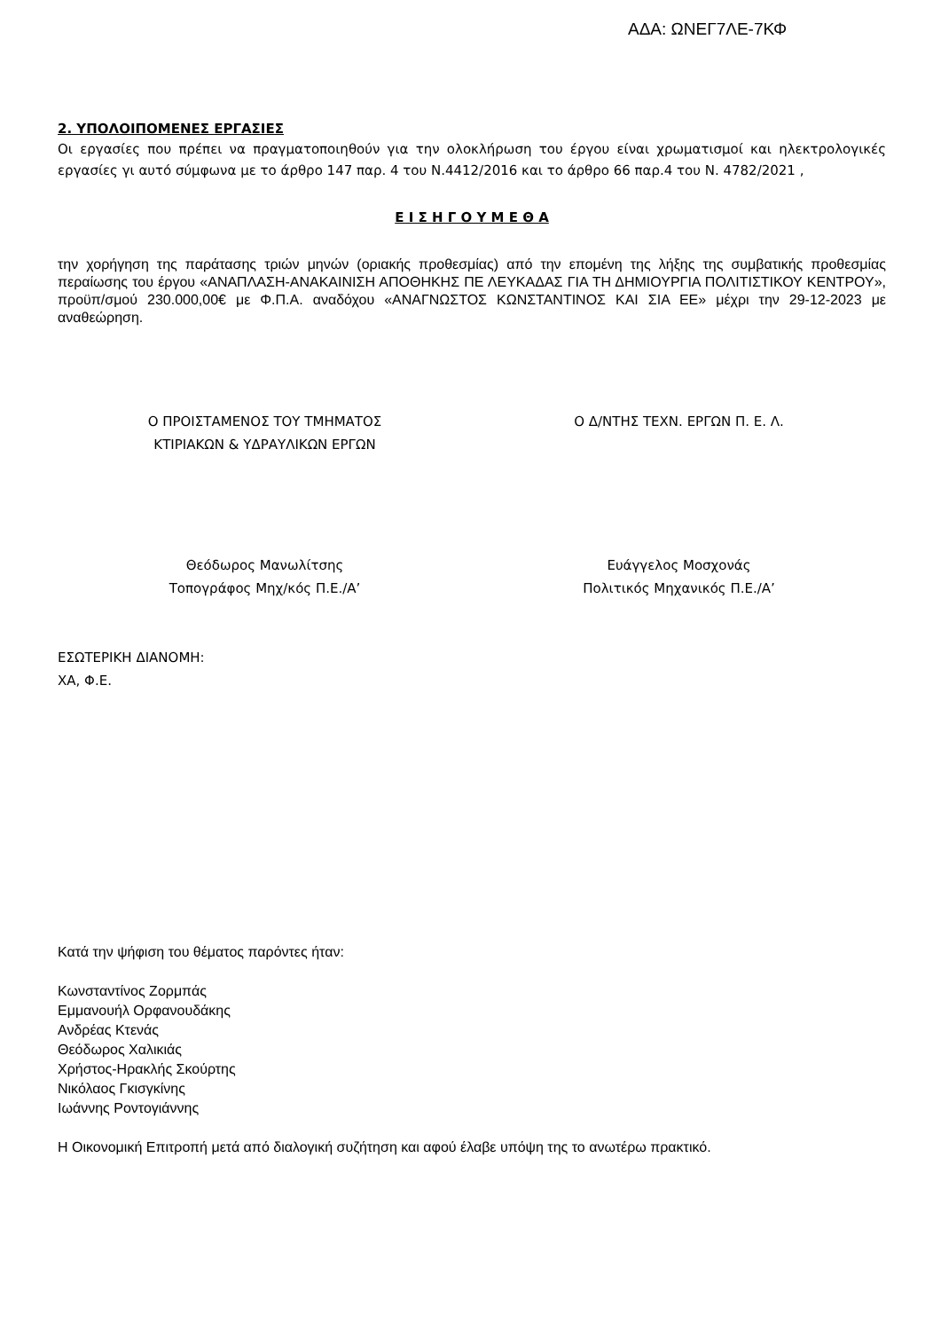ΑΔΑ: ΩΝΕΓ7ΛΕ-7ΚΦ
2. ΥΠΟΛΟΙΠΟΜΕΝΕΣ ΕΡΓΑΣΙΕΣ
Οι εργασίες που πρέπει να πραγματοποιηθούν για την ολοκλήρωση του έργου είναι χρωματισμοί και ηλεκτρολογικές εργασίες γι αυτό σύμφωνα με το άρθρο 147 παρ. 4 του Ν.4412/2016 και το άρθρο 66 παρ.4 του Ν. 4782/2021 ,
Ε Ι Σ Η Γ Ο Υ Μ Ε Θ Α
την χορήγηση της παράτασης τριών μηνών (οριακής προθεσμίας) από την επομένη της λήξης της συμβατικής προθεσμίας περαίωσης του έργου «ΑΝΑΠΛΑΣΗ-ΑΝΑΚΑΙΝΙΣΗ ΑΠΟΘΗΚΗΣ ΠΕ ΛΕΥΚΑΔΑΣ ΓΙΑ ΤΗ ΔΗΜΙΟΥΡΓΙΑ ΠΟΛΙΤΙΣΤΙΚΟΥ ΚΕΝΤΡΟΥ», προϋπ/σμού 230.000,00€ με Φ.Π.Α. αναδόχου «ΑΝΑΓΝΩΣΤΟΣ ΚΩΝΣΤΑΝΤΙΝΟΣ ΚΑΙ ΣΙΑ ΕΕ» μέχρι την 29-12-2023 με αναθεώρηση.
Ο ΠΡΟΙΣΤΑΜΕΝΟΣ ΤΟΥ ΤΜΗΜΑΤΟΣ
ΚΤΙΡΙΑΚΩΝ & ΥΔΡΑΥΛΙΚΩΝ ΕΡΓΩΝ
Ο Δ/ΝΤΗΣ ΤΕΧΝ. ΕΡΓΩΝ Π. Ε. Λ.
Θεόδωρος Μανωλίτσης
Τοπογράφος Μηχ/κός Π.Ε./Α’
Ευάγγελος Μοσχονάς
Πολιτικός Μηχανικός Π.Ε./Α’
ΕΣΩΤΕΡΙΚΗ ΔΙΑΝΟΜΗ:
ΧΑ, Φ.Ε.
Κατά την ψήφιση του θέματος παρόντες ήταν:
Κωνσταντίνος Ζορμπάς
Εμμανουήλ Ορφανουδάκης
Ανδρέας Κτενάς
Θεόδωρος Χαλικιάς
Χρήστος-Ηρακλής Σκούρτης
Νικόλαος Γκισγκίνης
Ιωάννης Ροντογιάννης
Η Οικονομική Επιτροπή μετά από διαλογική συζήτηση και αφού έλαβε υπόψη της το ανωτέρω πρακτικό.